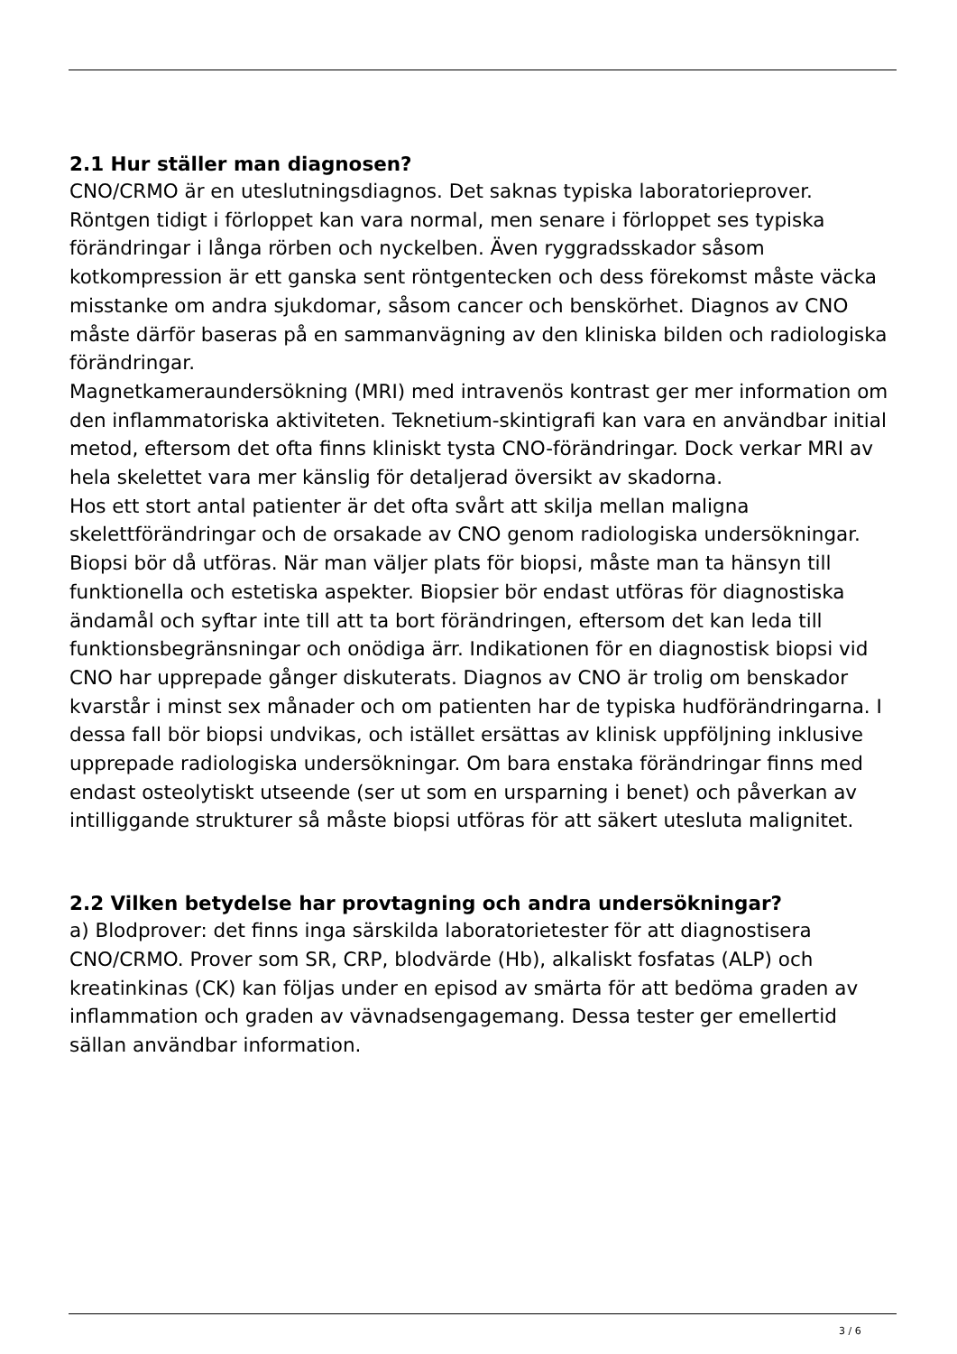2.1 Hur ställer man diagnosen?
CNO/CRMO är en uteslutningsdiagnos. Det saknas typiska laboratorieprover. Röntgen tidigt i förloppet kan vara normal, men senare i förloppet ses typiska förändringar i långa rörben och nyckelben. Även ryggradsskador såsom kotkompression är ett ganska sent röntgentecken och dess förekomst måste väcka misstanke om andra sjukdomar, såsom cancer och benskörhet. Diagnos av CNO måste därför baseras på en sammanvägning av den kliniska bilden och radiologiska förändringar.
Magnetkameraundersökning (MRI) med intravenös kontrast ger mer information om den inflammatoriska aktiviteten. Teknetium-skintigrafi kan vara en användbar initial metod, eftersom det ofta finns kliniskt tysta CNO-förändringar. Dock verkar MRI av hela skelettet vara mer känslig för detaljerad översikt av skadorna.
Hos ett stort antal patienter är det ofta svårt att skilja mellan maligna skelettförändringar och de orsakade av CNO genom radiologiska undersökningar. Biopsi bör då utföras. När man väljer plats för biopsi, måste man ta hänsyn till funktionella och estetiska aspekter. Biopsier bör endast utföras för diagnostiska ändamål och syftar inte till att ta bort förändringen, eftersom det kan leda till funktionsbegränsningar och onödiga ärr. Indikationen för en diagnostisk biopsi vid CNO har upprepade gånger diskuterats. Diagnos av CNO är trolig om benskador kvarstår i minst sex månader och om patienten har de typiska hudförändringarna. I dessa fall bör biopsi undvikas, och istället ersättas av klinisk uppföljning inklusive upprepade radiologiska undersökningar. Om bara enstaka förändringar finns med endast osteolytiskt utseende (ser ut som en ursparning i benet) och påverkan av intilliggande strukturer så måste biopsi utföras för att säkert utesluta malignitet.
2.2 Vilken betydelse har provtagning och andra undersökningar?
a) Blodprover: det finns inga särskilda laboratorietester för att diagnostisera CNO/CRMO. Prover som SR, CRP, blodvärde (Hb), alkaliskt fosfatas (ALP) och kreatinkinas (CK) kan följas under en episod av smärta för att bedöma graden av inflammation och graden av vävnadsengagemang. Dessa tester ger emellertid sällan användbar information.
3 / 6